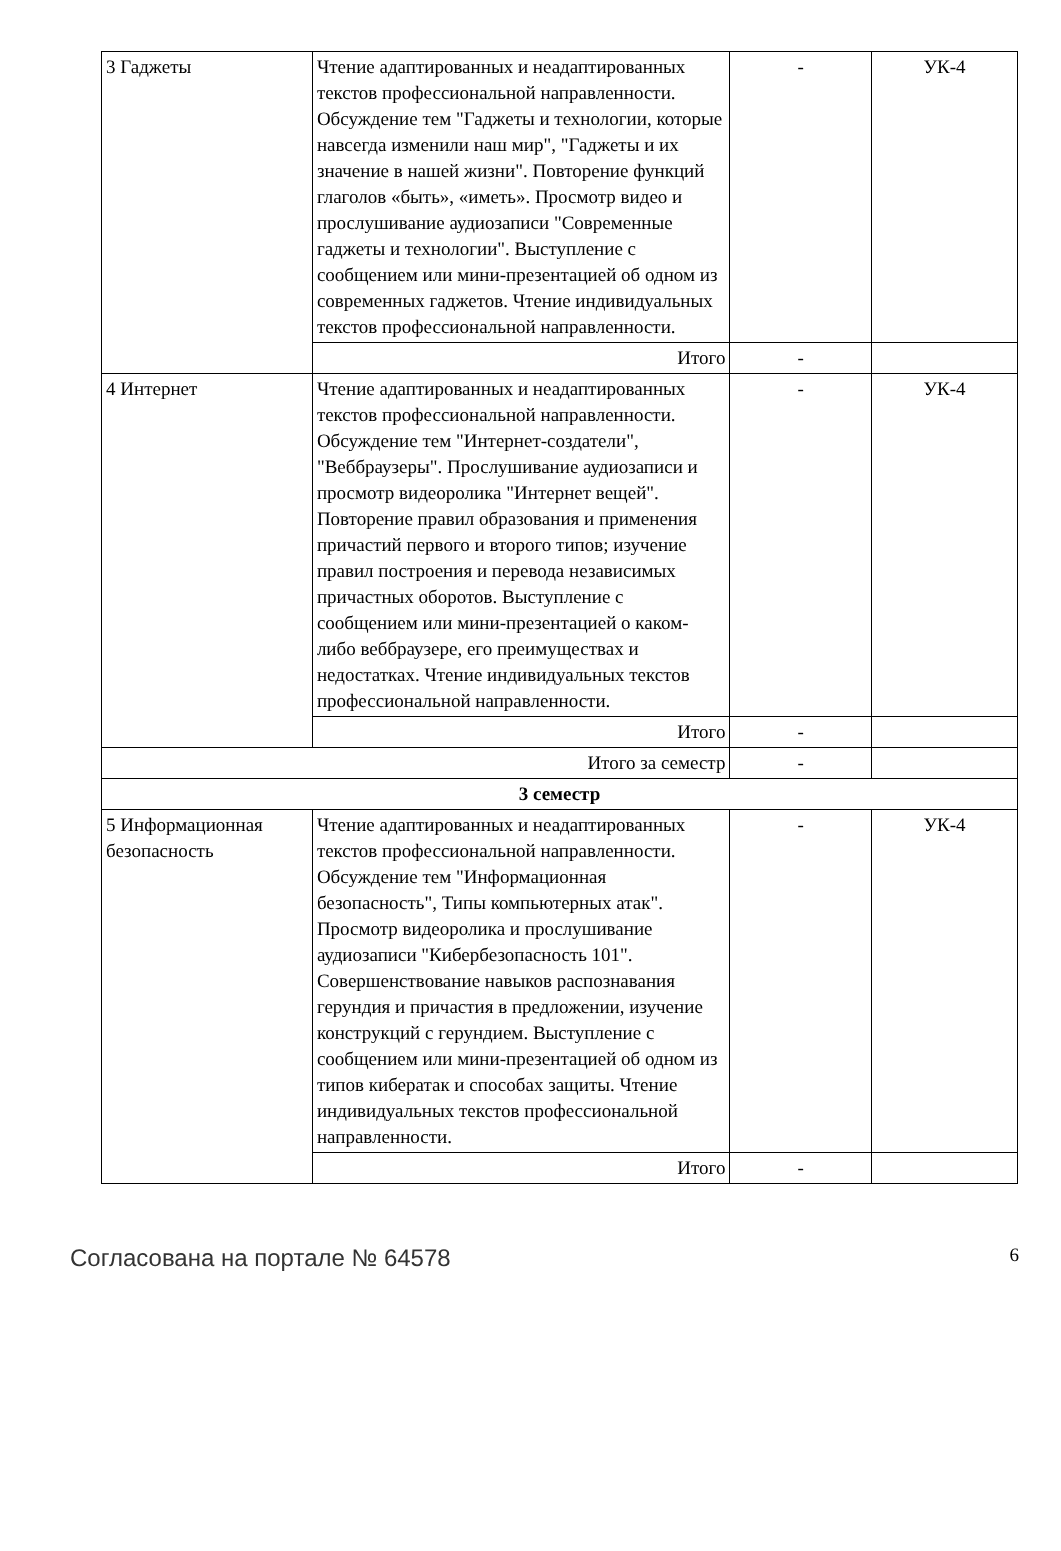| 3 Гаджеты | Чтение адаптированных и неадаптированных текстов профессиональной направленности. Обсуждение тем "Гаджеты и технологии, которые навсегда изменили наш мир", "Гаджеты и их значение в нашей жизни". Повторение функций глаголов «быть», «иметь». Просмотр видео и прослушивание аудиозаписи "Современные гаджеты и технологии". Выступление с сообщением или мини-презентацией об одном из современных гаджетов. Чтение индивидуальных текстов профессиональной направленности. | - | УК-4 |
| | Итого | - | |
| 4 Интернет | Чтение адаптированных и неадаптированных текстов профессиональной направленности. Обсуждение тем "Интернет-создатели", "Веббраузеры". Прослушивание аудиозаписи и просмотр видеоролика "Интернет вещей". Повторение правил образования и применения причастий первого и второго типов; изучение правил построения и перевода независимых причастных оборотов. Выступление с сообщением или мини-презентацией о каком-либо веббраузере, его преимуществах и недостатках. Чтение индивидуальных текстов профессиональной направленности. | - | УК-4 |
| | Итого | - | |
| Итого за семестр | | - | |
| 3 семестр | | | |
| 5 Информационная безопасность | Чтение адаптированных и неадаптированных текстов профессиональной направленности. Обсуждение тем "Информационная безопасность", Типы компьютерных атак". Просмотр видеоролика и прослушивание аудиозаписи "Кибербезопасность 101". Совершенствование навыков распознавания герундия и причастия в предложении, изучение конструкций с герундием. Выступление с сообщением или мини-презентацией об одном из типов кибератак и способах защиты. Чтение индивидуальных текстов профессиональной направленности. | - | УК-4 |
| | Итого | - | |
Согласована на портале № 64578 6